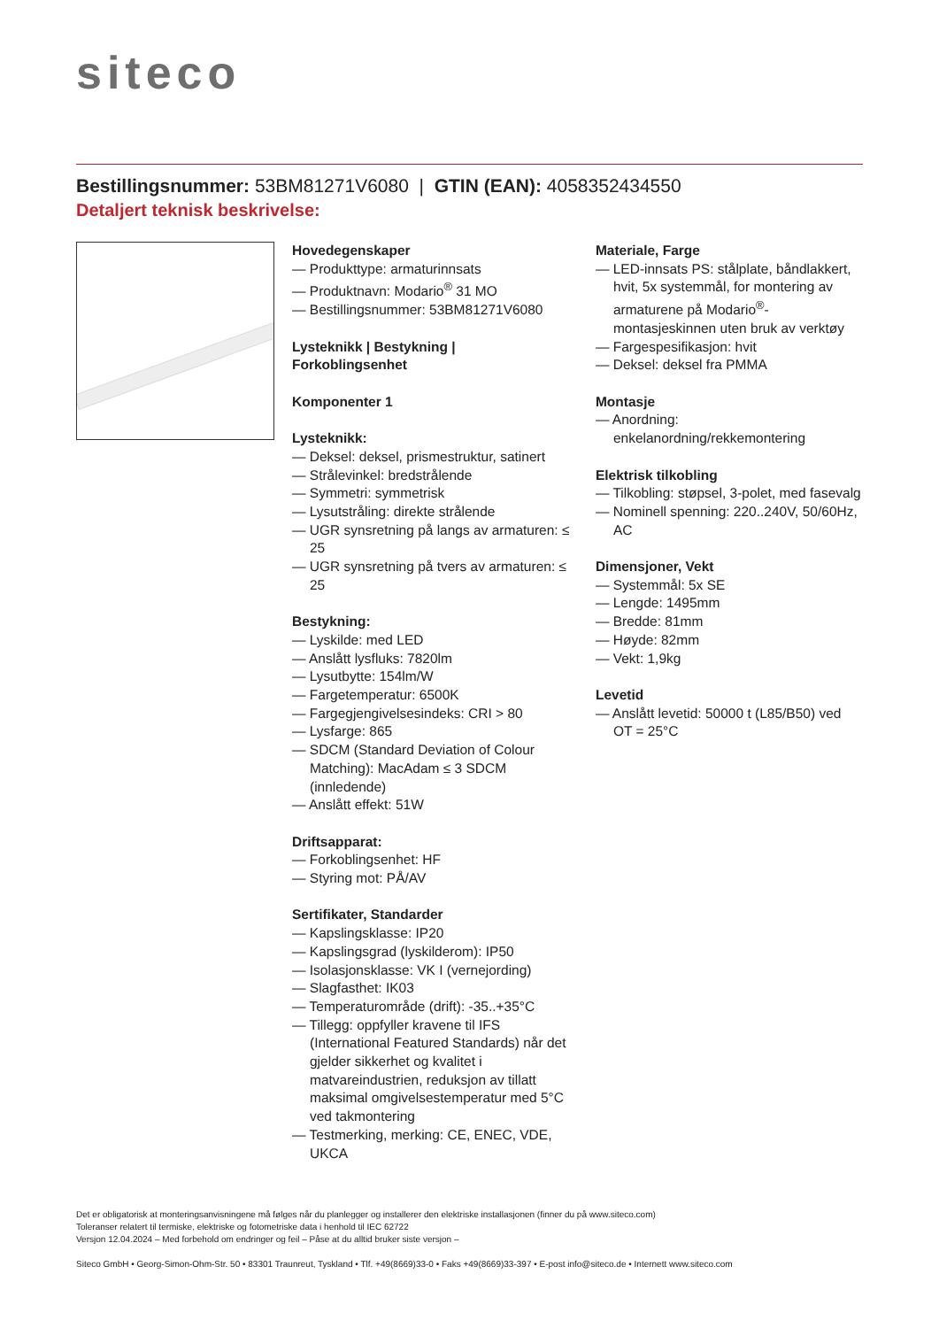siteco
Bestillingsnummer: 53BM81271V6080 | GTIN (EAN): 4058352434550
Detaljert teknisk beskrivelse:
Hovedegenskaper
— Produkttype: armaturinnsats
— Produktnavn: Modario<sup>®</sup> 31 MO
— Bestillingsnummer: 53BM81271V6080
Lysteknikk | Bestykning | Forkoblingsenhet
Komponenter 1
Lysteknikk:
— Deksel: deksel, prismestruktur, satinert
— Strålevinkel: bredstrålende
— Symmetri: symmetrisk
— Lysutstråling: direkte strålende
— UGR synsretning på langs av armaturen: ≤ 25
— UGR synsretning på tvers av armaturen: ≤ 25
Bestykning:
— Lyskilde: med LED
— Anslått lysfluks: 7820lm
— Lysutbytte: 154lm/W
— Fargetemperatur: 6500K
— Fargegjengivelsesindeks: CRI > 80
— Lysfarge: 865
— SDCM (Standard Deviation of Colour Matching): MacAdam ≤ 3 SDCM (innledende)
— Anslått effekt: 51W
Driftsapparat:
— Forkoblingsenhet: HF
— Styring mot: PÅ/AV
Sertifikater, Standarder
— Kapslingsklasse: IP20
— Kapslingsgrad (lyskilderom): IP50
— Isolasjonsklasse: VK I (vernejording)
— Slagfasthet: IK03
— Temperaturområde (drift): -35..+35°C
— Tillegg: oppfyller kravene til IFS (International Featured Standards) når det gjelder sikkerhet og kvalitet i matvareindustrien, reduksjon av tillatt maksimal omgivelsestemperatur med 5°C ved takmontering
— Testmerking, merking: CE, ENEC, VDE, UKCA
Materiale, Farge
— LED-innsats PS: stålplate, båndlakkert, hvit, 5x systemmål, for montering av armaturene på Modario<sup>®</sup>-montasjeskinnen uten bruk av verktøy
— Fargespesifikasjon: hvit
— Deksel: deksel fra PMMA
Montasje
— Anordning: enkelanordning/rekkemontering
Elektrisk tilkobling
— Tilkobling: støpsel, 3-polet, med fasevalg
— Nominell spenning: 220..240V, 50/60Hz, AC
Dimensjoner, Vekt
— Systemmål: 5x SE
— Lengde: 1495mm
— Bredde: 81mm
— Høyde: 82mm
— Vekt: 1,9kg
Levetid
— Anslått levetid: 50000 t (L85/B50) ved OT = 25°C
Det er obligatorisk at monteringsanvisningene må følges når du planlegger og installerer den elektriske installasjonen (finner du på www.siteco.com)
Toleranser relatert til termiske, elektriske og fotometriske data i henhold til IEC 62722
Versjon 12.04.2024 – Med forbehold om endringer og feil – Påse at du alltid bruker siste versjon –
Siteco GmbH • Georg-Simon-Ohm-Str. 50 • 83301 Traunreut, Tyskland • Tlf. +49(8669)33-0 • Faks +49(8669)33-397 • E-post info@siteco.de • Internett www.siteco.com